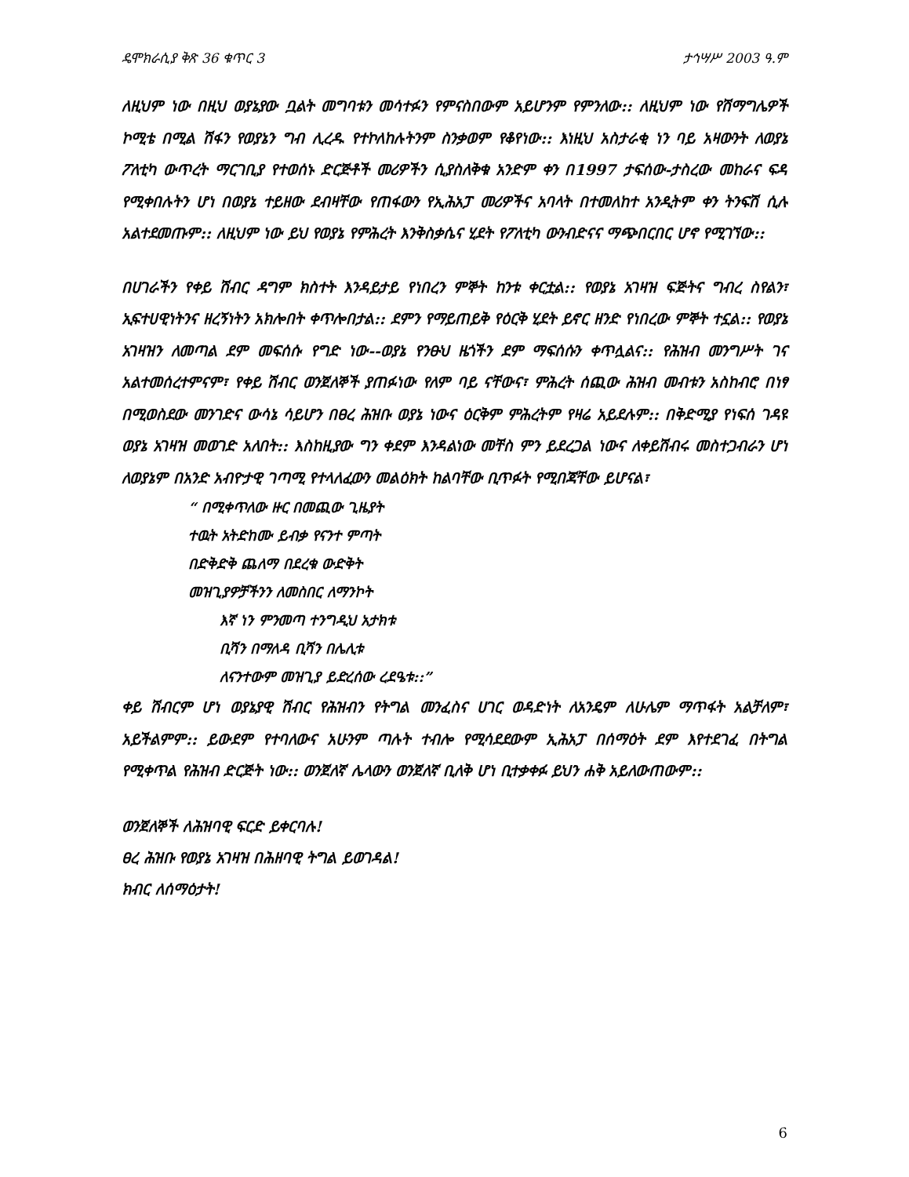ዴሞክራሲያ ቅጽ 36 ቁጥር 3 ታኅሣሥ 2003 ዓ.ም
ለዚህም ነው በዚህ ወያኔያው ቧልት መግባቱን መሳተፉን የምናስበውም አይሆንም የምንለው:: ለዚህም ነው የሽማግሌዎች ኮሚቴ በሚል ሽፋን የወያኔን ግብ ሊረዱ የተኮለከሉትንም ስንቃወም የቆየነው:: እነዚህ አስታራቂ ነን ባይ አዛውንት ለወያኔ ፖለቲካ ውጥረት ማርገቢያ የተወሰኑ ድርጅቶች መሪዎችን ሲያስለቅቁ አንድም ቀን በ1997 ታፍሰው-ታስረው መከራና ፍዳ የሚቀበሉትን ሆነ በወያኔ ተይዘው ደብዛቸው የጠፋውን የኢሕአፓ መሪዎችና አባላት በተመለከተ አንዲትም ቀን ትንፍሽ ሲሉ አልተደመጡም:: ለዚህም ነው ይህ የወያኔ የምሕረት እንቅስቃሴና ሂደት የፖለቲካ ውንብድናና ማጭበርበር ሆኖ የሚገኘው::
በሀገራችን የቀይ ሽብር ዳግም ክስተት እንዳይታይ የነበረን ምኞት ከንቱ ቀርቷል:: የወያኔ አገዛዝ ፍጅትና ግብረ ስየልን፣ ኢፍተሀዊነትንና ዘረኝነትን አክሎበት ቀጥሎበታል:: ደምን የማይጠይቅ የዕርቅ ሂደት ይኖር ዘንድ የነበረው ምኞት ተኗል:: የወያኔ አገዛዝን ለመጣል ደም መፍሰሱ የግድ ነው--ወያኔ የንፁህ ዜጎችን ደም ማፍሰሱን ቀጥሏልና:: የሕዝብ መንግሥት ገና አልተመሰረተምናም፣ የቀይ ሽብር ወንጀለኞች ያጠፉነው የለም ባይ ናቸውና፣ ምሕረት ሰጪው ሕዝብ መብቱን አስከብሮ በነፃ በሚወስደው መንገድና ውሳኔ ሳይሆን በፀረ ሕዝቡ ወያኔ ነውና ዕርቅም ምሕረትም የዛሬ አይደሉም:: በቅድሚያ የነፍሰ ገዳዩ ወያኔ አገዛዝ መወገድ አለበት:: እስከዚያው ግን ቀደም እንዳልነው መቸስ ምን ይደረጋል ነውና ለቀይሽብሩ መስተጋብራን ሆነ ለወያኔም በአንድ አብዮታዊ ገጣሚ የተላለፈውን መልዕክት ከልባቸው ቢጥፉት የሚበጃቸው ይሆናል፣
“ በሚቀጥለው ዙር በመጪው ጊዜያት
ተዉት አትድከሙ ይብቃ የናንተ ምጣት
በድቅድቅ ጨለማ በደረቁ ውድቅት
መዝጊያዎቻችንን ለመስበር ለማንኮት
እኛ ነን ምንመጣ ተንግዲህ አታክቱ
ቢሻን በማለዳ ቢሻን በሌሊቱ
ለናንተውም መዝጊያ ይድረሰው ረደዔቱ::”
ቀይ ሽብርም ሆነ ወያኔያዊ ሽብር የሕዝብን የትግል መንፈስና ሀገር ወዳድነት ለአንዴም ለሁሌም ማጥፋት አልቻለም፣ አይችልምም:: ይውደም የተባለውና አሁንም ጣሉት ተብሎ የሚሳደደውም ኢሕአፓ በሰማዕት ደም እየተደገፈ በትግል የሚቀጥል የሕዝብ ድርጅት ነው:: ወንጀለኛ ሌላውን ወንጀለኛ ቢለቅ ሆነ ቢተቃቀፉ ይህን ሐቅ አይለውጠውም::
ወንጀለኞች ለሕዝባዊ ፍርድ ይቀርባሉ!
ፀረ ሕዝቡ የወያኔ አገዛዝ በሕዘባዊ ትግል ይወገዳል!
ክብር ለሰማዕታት!
6